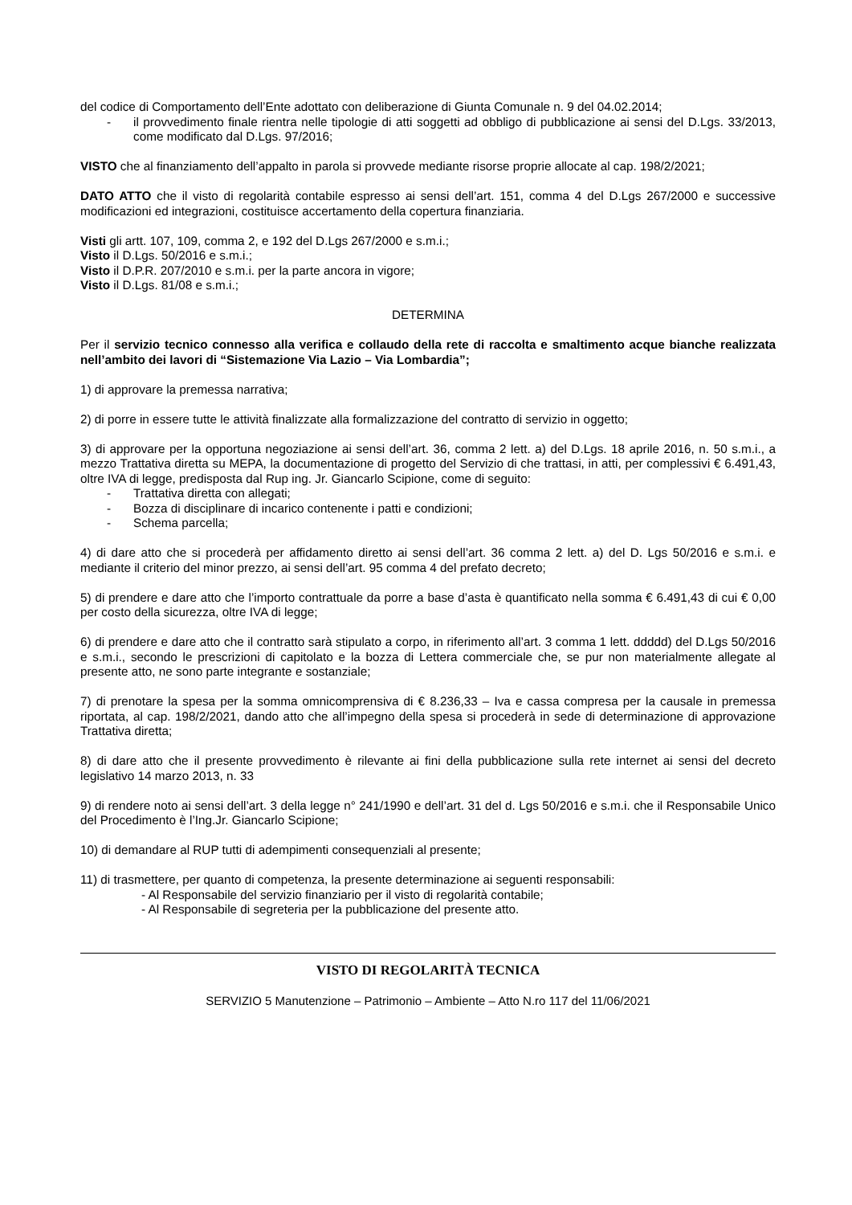del codice di Comportamento dell’Ente adottato con deliberazione di Giunta Comunale n. 9 del 04.02.2014;
- il provvedimento finale rientra nelle tipologie di atti soggetti ad obbligo di pubblicazione ai sensi del D.Lgs. 33/2013, come modificato dal D.Lgs. 97/2016;
VISTO che al finanziamento dell’appalto in parola si provvede mediante risorse proprie allocate al cap. 198/2/2021;
DATO ATTO che il visto di regolarità contabile espresso ai sensi dell’art. 151, comma 4 del D.Lgs 267/2000 e successive modificazioni ed integrazioni, costituisce accertamento della copertura finanziaria.
Visti gli artt. 107, 109, comma 2, e 192 del D.Lgs 267/2000 e s.m.i.;
Visto il D.Lgs. 50/2016 e s.m.i.;
Visto il D.P.R. 207/2010 e s.m.i. per la parte ancora in vigore;
Visto il D.Lgs. 81/08 e s.m.i.;
DETERMINA
Per il servizio tecnico connesso alla verifica e collaudo della rete di raccolta e smaltimento acque bianche realizzata nell’ambito dei lavori di “Sistemazione Via Lazio – Via Lombardia”;
1) di approvare la premessa narrativa;
2) di porre in essere tutte le attività finalizzate alla formalizzazione del contratto di servizio in oggetto;
3) di approvare per la opportuna negoziazione ai sensi dell’art. 36, comma 2 lett. a) del D.Lgs. 18 aprile 2016, n. 50 s.m.i., a mezzo Trattativa diretta su MEPA, la documentazione di progetto del Servizio di che trattasi, in atti, per complessivi € 6.491,43, oltre IVA di legge, predisposta dal Rup ing. Jr. Giancarlo Scipione, come di seguito:
- Trattativa diretta con allegati;
- Bozza di disciplinare di incarico contenente i patti e condizioni;
- Schema parcella;
4) di dare atto che si procederà per affidamento diretto ai sensi dell’art. 36 comma 2 lett. a) del D. Lgs 50/2016 e s.m.i. e mediante il criterio del minor prezzo, ai sensi dell’art. 95 comma 4 del prefato decreto;
5) di prendere e dare atto che l’importo contrattuale da porre a base d’asta è quantificato nella somma € 6.491,43 di cui € 0,00 per costo della sicurezza, oltre IVA di legge;
6) di prendere e dare atto che il contratto sarà stipulato a corpo, in riferimento all’art. 3 comma 1 lett. ddddd) del D.Lgs 50/2016 e s.m.i., secondo le prescrizioni di capitolato e la bozza di Lettera commerciale che, se pur non materialmente allegate al presente atto, ne sono parte integrante e sostanziale;
7) di prenotare la spesa per la somma omnicomprensiva di € 8.236,33 – Iva e cassa compresa per la causale in premessa riportata, al cap. 198/2/2021, dando atto che all’impegno della spesa si procederà in sede di determinazione di approvazione Trattativa diretta;
8) di dare atto che il presente provvedimento è rilevante ai fini della pubblicazione sulla rete internet ai sensi del decreto legislativo 14 marzo 2013, n. 33
9) di rendere noto ai sensi dell’art. 3 della legge n° 241/1990 e dell’art. 31 del d. Lgs 50/2016 e s.m.i. che il Responsabile Unico del Procedimento è l’Ing.Jr. Giancarlo Scipione;
10) di demandare al RUP tutti di adempimenti consequenziali al presente;
11) di trasmettere, per quanto di competenza, la presente determinazione ai seguenti responsabili:
- Al Responsabile del servizio finanziario per il visto di regolarità contabile;
- Al Responsabile di segreteria per la pubblicazione del presente atto.
VISTO DI REGOLARITÀ TECNICA
SERVIZIO 5 Manutenzione – Patrimonio – Ambiente – Atto N.ro 117 del 11/06/2021